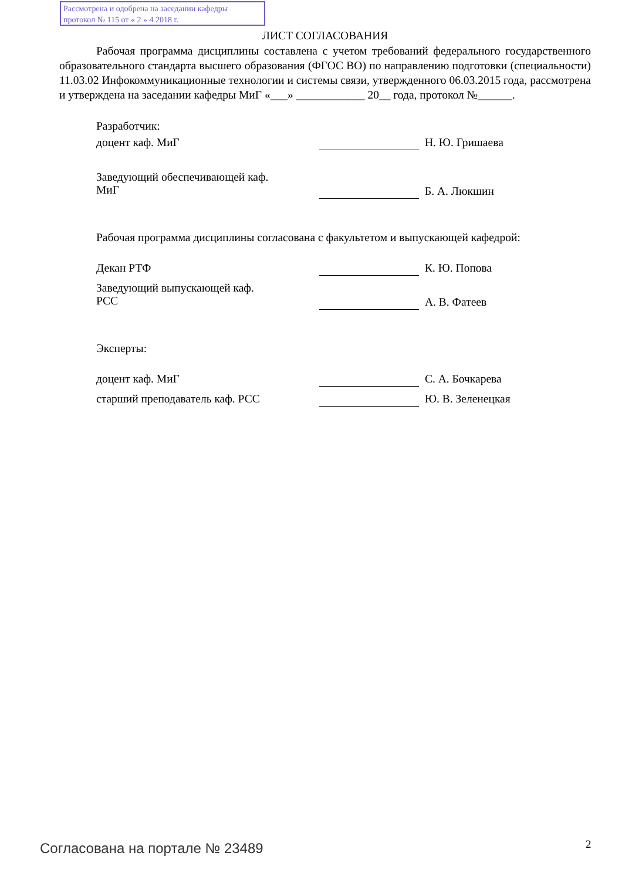Рассмотрена и одобрена на заседании кафедры
протокол № 115 от « 2 » 4 2018 г.
ЛИСТ СОГЛАСОВАНИЯ
Рабочая программа дисциплины составлена с учетом требований федерального государственного образовательного стандарта высшего образования (ФГОС ВО) по направлению подготовки (специальности) 11.03.02 Инфокоммуникационные технологии и системы связи, утвержденного 06.03.2015 года, рассмотрена и утверждена на заседании кафедры МиГ «___» ____________ 20__ года, протокол №______.
Разработчик:
доцент каф. МиГ Н. Ю. Гришаева
Заведующий обеспечивающей каф.
МиГ
Б. А. Люкшин
Рабочая программа дисциплины согласована с факультетом и выпускающей кафедрой:
Декан РТФ К. Ю. Попова
Заведующий выпускающей каф.
РСС
А. В. Фатеев
Эксперты:
доцент каф. МиГ С. А. Бочкарева
старший преподаватель каф. РСС Ю. В. Зеленецкая
Согласована на портале № 23489 2